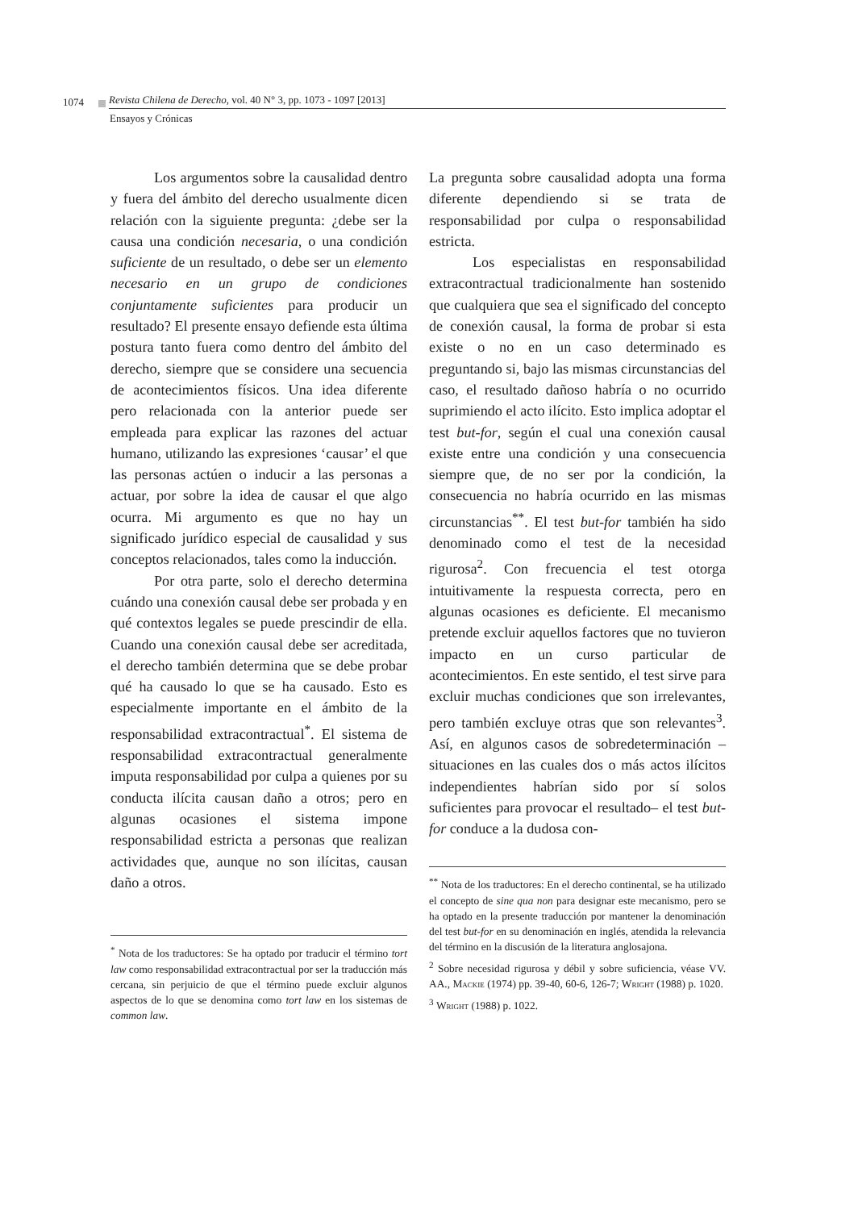1074 Revista Chilena de Derecho, vol. 40 N° 3, pp. 1073 - 1097 [2013]
Ensayos y Crónicas
Los argumentos sobre la causalidad dentro y fuera del ámbito del derecho usualmente dicen relación con la siguiente pregunta: ¿debe ser la causa una condición necesaria, o una condición suficiente de un resultado, o debe ser un elemento necesario en un grupo de condiciones conjuntamente suficientes para producir un resultado? El presente ensayo defiende esta última postura tanto fuera como dentro del ámbito del derecho, siempre que se considere una secuencia de acontecimientos físicos. Una idea diferente pero relacionada con la anterior puede ser empleada para explicar las razones del actuar humano, utilizando las expresiones ‘causar’ el que las personas actúen o inducir a las personas a actuar, por sobre la idea de causar el que algo ocurra. Mi argumento es que no hay un significado jurídico especial de causalidad y sus conceptos relacionados, tales como la inducción.
Por otra parte, solo el derecho determina cuándo una conexión causal debe ser probada y en qué contextos legales se puede prescindir de ella. Cuando una conexión causal debe ser acreditada, el derecho también determina que se debe probar qué ha causado lo que se ha causado. Esto es especialmente importante en el ámbito de la responsabilidad extracontractual<sup>*</sup>. El sistema de responsabilidad extracontractual generalmente imputa responsabilidad por culpa a quienes por su conducta ilícita causan daño a otros; pero en algunas ocasiones el sistema impone responsabilidad estricta a personas que realizan actividades que, aunque no son ilícitas, causan daño a otros.
<sup>*</sup> Nota de los traductores: Se ha optado por traducir el término tort law como responsabilidad extracontractual por ser la traducción más cercana, sin perjuicio de que el término puede excluir algunos aspectos de lo que se denomina como tort law en los sistemas de common law.
La pregunta sobre causalidad adopta una forma diferente dependiendo si se trata de responsabilidad por culpa o responsabilidad estricta.
Los especialistas en responsabilidad extracontractual tradicionalmente han sostenido que cualquiera que sea el significado del concepto de conexión causal, la forma de probar si esta existe o no en un caso determinado es preguntando si, bajo las mismas circunstancias del caso, el resultado dañoso habría o no ocurrido suprimiendo el acto ilícito. Esto implica adoptar el test but-for, según el cual una conexión causal existe entre una condición y una consecuencia siempre que, de no ser por la condición, la consecuencia no habría ocurrido en las mismas circunstancias<sup>**</sup>. El test but-for también ha sido denominado como el test de la necesidad rigurosa<sup>2</sup>. Con frecuencia el test otorga intuitivamente la respuesta correcta, pero en algunas ocasiones es deficiente. El mecanismo pretende excluir aquellos factores que no tuvieron impacto en un curso particular de acontecimientos. En este sentido, el test sirve para excluir muchas condiciones que son irrelevantes, pero también excluye otras que son relevantes<sup>3</sup>. Así, en algunos casos de sobredeterminación –situaciones en las cuales dos o más actos ilícitos independientes habrían sido por sí solos suficientes para provocar el resultado– el test but-for conduce a la dudosa con-
<sup>**</sup> Nota de los traductores: En el derecho continental, se ha utilizado el concepto de sine qua non para designar este mecanismo, pero se ha optado en la presente traducción por mantener la denominación del test but-for en su denominación en inglés, atendida la relevancia del término en la discusión de la literatura anglosajona.
<sup>2</sup> Sobre necesidad rigurosa y débil y sobre suficiencia, véase VV. AA., Mackie (1974) pp. 39-40, 60-6, 126-7; Wright (1988) p. 1020.
<sup>3</sup> Wright (1988) p. 1022.